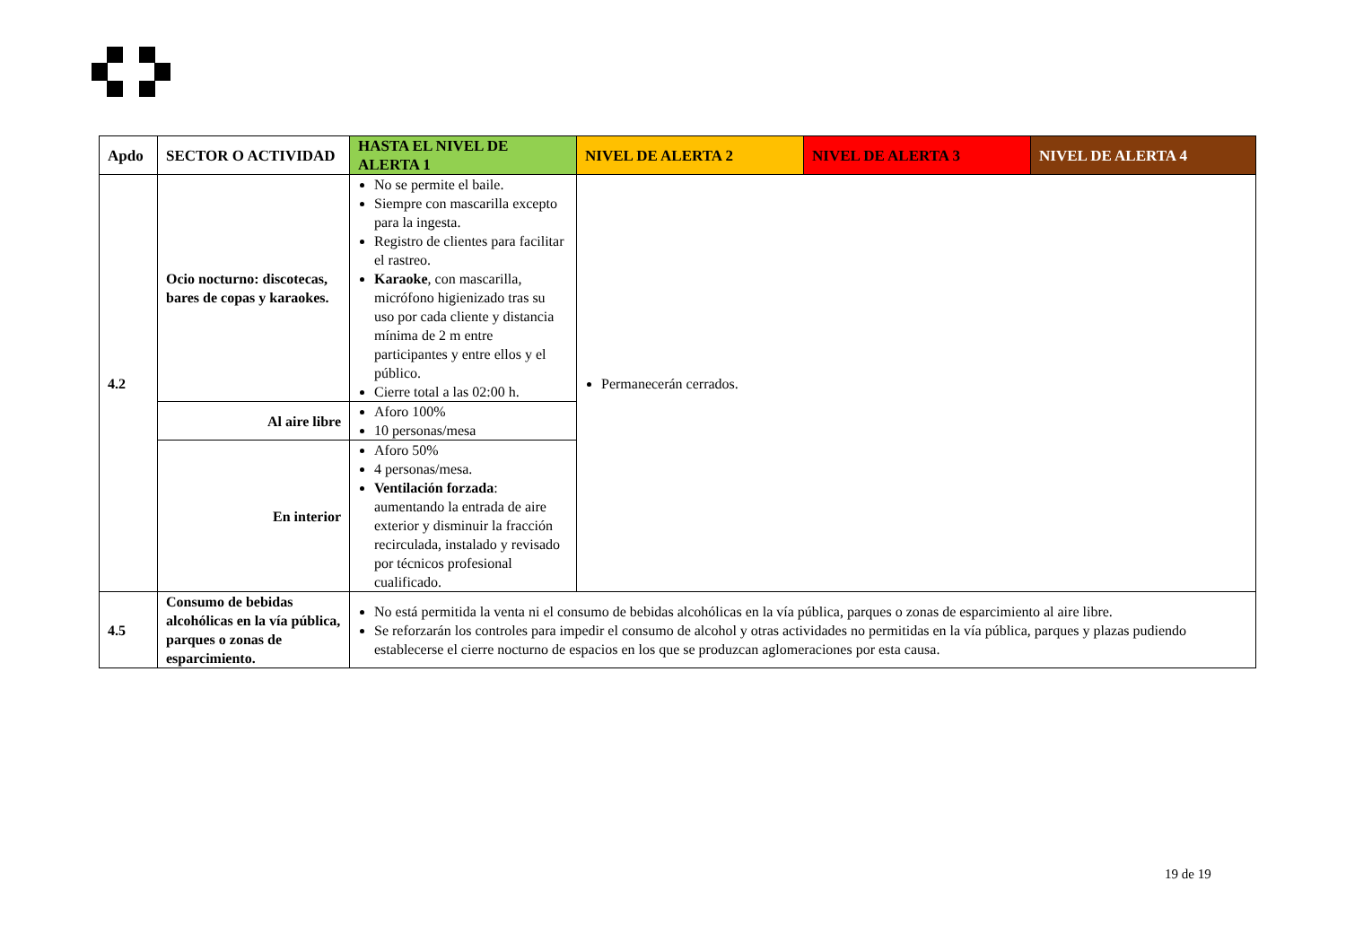| Apdo | SECTOR O ACTIVIDAD | HASTA EL NIVEL DE ALERTA 1 | NIVEL DE ALERTA 2 | NIVEL DE ALERTA 3 | NIVEL DE ALERTA 4 |
| --- | --- | --- | --- | --- | --- |
| 4.2 | Ocio nocturno: discotecas, bares de copas y karaokes. | No se permite el baile. Siempre con mascarilla excepto para la ingesta. Registro de clientes para facilitar el rastreo. Karaoke , con mascarilla, micrófono higienizado tras su uso por cada cliente y distancia mínima de 2 m entre participantes y entre ellos y el público. Cierre total a las 02:00 h. | Permanecerán cerrados. | | |
| | Al aire libre | Aforo 100% 10 personas/mesa | | | |
| | En interior | Aforo 50% 4 personas/mesa. Ventilación forzada : aumentando la entrada de aire exterior y disminuir la fracción recirculada, instalado y revisado por técnicos profesional cualificado. | | | |
| 4.5 | Consumo de bebidas alcohólicas en la vía pública, parques o zonas de esparcimiento. | No está permitida la venta ni el consumo de bebidas alcohólicas en la vía pública, parques o zonas de esparcimiento al aire libre. Se reforzarán los controles para impedir el consumo de alcohol y otras actividades no permitidas en la vía pública, parques y plazas pudiendo establecerse el cierre nocturno de espacios en los que se produzcan aglomeraciones por esta causa. | | | |
19 de 19